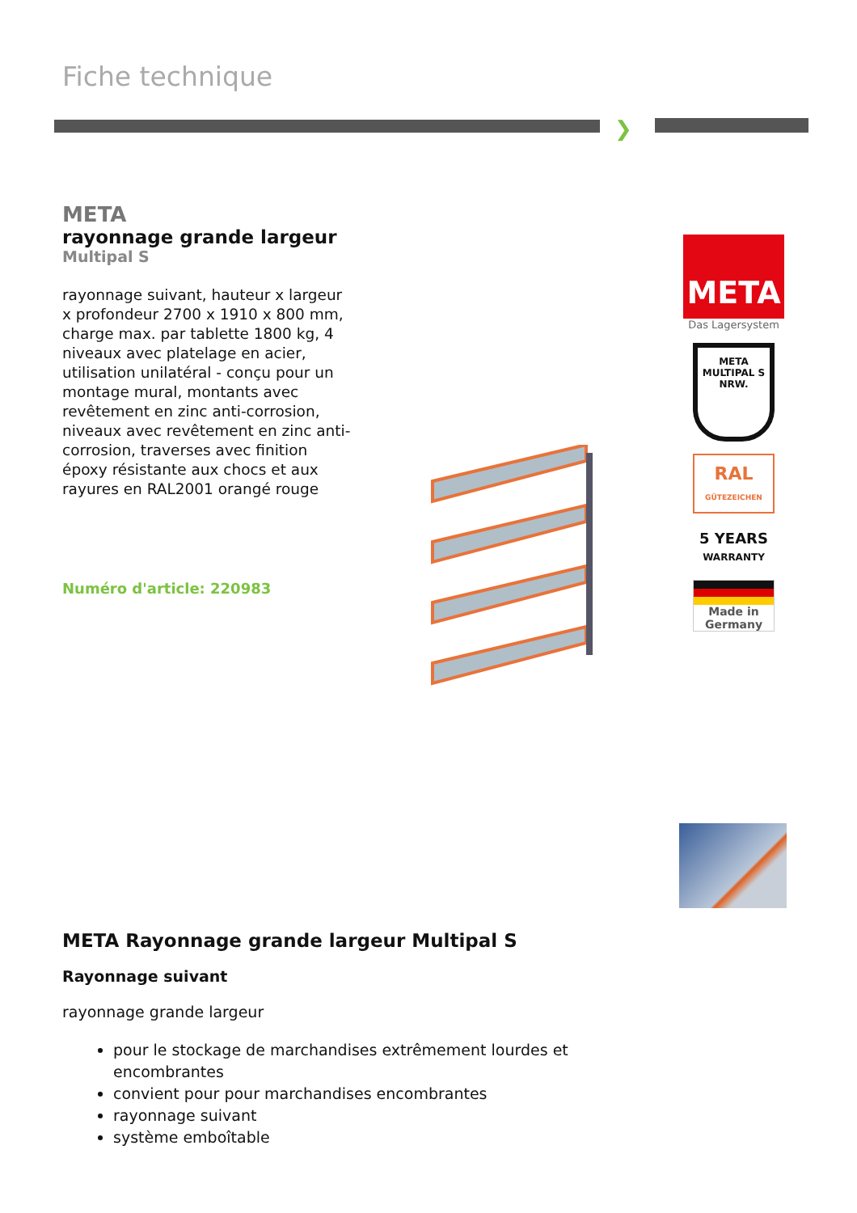Fiche technique
❯
META
rayonnage grande largeur
Multipal S
rayonnage suivant, hauteur x largeur x profondeur 2700 x 1910 x 800 mm, charge max. par tablette 1800 kg, 4 niveaux avec platelage en acier, utilisation unilatéral - conçu pour un montage mural, montants avec revêtement en zinc anti-corrosion, niveaux avec revêtement en zinc anti-corrosion, traverses avec finition époxy résistante aux chocs et aux rayures en RAL2001 orangé rouge
Numéro d'article: 220983
META
Das Lagersystem
META MULTIPAL S
NRW.
RAL
GÜTEZEICHEN
5 YEARS
WARRANTY
Made in
Germany
META Rayonnage grande largeur Multipal S
Rayonnage suivant
rayonnage grande largeur
pour le stockage de marchandises extrêmement lourdes et encombrantes
convient pour pour marchandises encombrantes
rayonnage suivant
système emboîtable